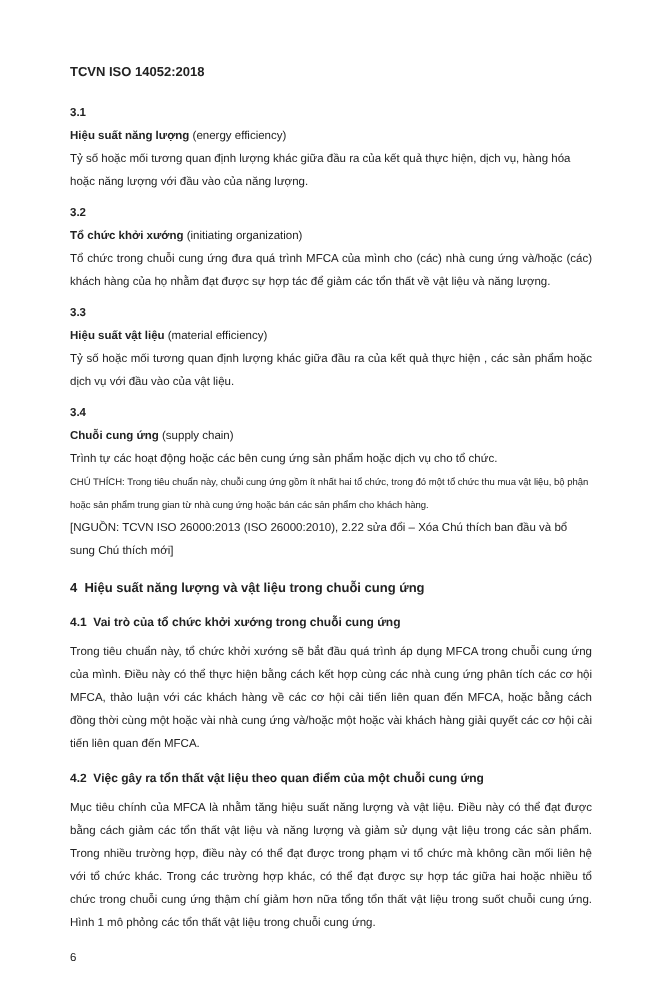TCVN ISO 14052:2018
3.1
Hiệu suất năng lượng (energy efficiency)
Tỷ số hoặc mối tương quan định lượng khác giữa đầu ra của kết quả thực hiện, dịch vụ, hàng hóa hoặc năng lượng với đầu vào của năng lượng.
3.2
Tổ chức khởi xướng (initiating organization)
Tổ chức trong chuỗi cung ứng đưa quá trình MFCA của mình cho (các) nhà cung ứng và/hoặc (các) khách hàng của họ nhằm đạt được sự hợp tác để giảm các tổn thất về vật liệu và năng lượng.
3.3
Hiệu suất vật liệu (material efficiency)
Tỷ số hoặc mối tương quan định lượng khác giữa đầu ra của kết quả thực hiện , các sản phẩm hoặc dịch vụ với đầu vào của vật liệu.
3.4
Chuỗi cung ứng (supply chain)
Trình tự các hoạt động hoặc các bên cung ứng sản phẩm hoặc dịch vụ cho tổ chức.
CHÚ THÍCH: Trong tiêu chuẩn này, chuỗi cung ứng gồm ít nhất hai tổ chức, trong đó một tổ chức thu mua vật liệu, bộ phận hoặc sản phẩm trung gian từ nhà cung ứng hoặc bán các sản phẩm cho khách hàng.
[NGUỒN: TCVN ISO 26000:2013 (ISO 26000:2010), 2.22 sửa đổi – Xóa Chú thích ban đầu và bổ sung Chú thích mới]
4 Hiệu suất năng lượng và vật liệu trong chuỗi cung ứng
4.1 Vai trò của tổ chức khởi xướng trong chuỗi cung ứng
Trong tiêu chuẩn này, tổ chức khởi xướng sẽ bắt đầu quá trình áp dụng MFCA trong chuỗi cung ứng của mình. Điều này có thể thực hiện bằng cách kết hợp cùng các nhà cung ứng phân tích các cơ hội MFCA, thảo luận với các khách hàng về các cơ hội cải tiến liên quan đến MFCA, hoặc bằng cách đồng thời cùng một hoặc vài nhà cung ứng và/hoặc một hoặc vài khách hàng giải quyết các cơ hội cải tiến liên quan đến MFCA.
4.2 Việc gây ra tổn thất vật liệu theo quan điểm của một chuỗi cung ứng
Mục tiêu chính của MFCA là nhằm tăng hiệu suất năng lượng và vật liệu. Điều này có thể đạt được bằng cách giảm các tổn thất vật liệu và năng lượng và giảm sử dụng vật liệu trong các sản phẩm. Trong nhiều trường hợp, điều này có thể đạt được trong phạm vi tổ chức mà không cần mối liên hệ với tổ chức khác. Trong các trường hợp khác, có thể đạt được sự hợp tác giữa hai hoặc nhiều tổ chức trong chuỗi cung ứng thậm chí giảm hơn nữa tổng tổn thất vật liệu trong suốt chuỗi cung ứng. Hình 1 mô phỏng các tổn thất vật liệu trong chuỗi cung ứng.
6